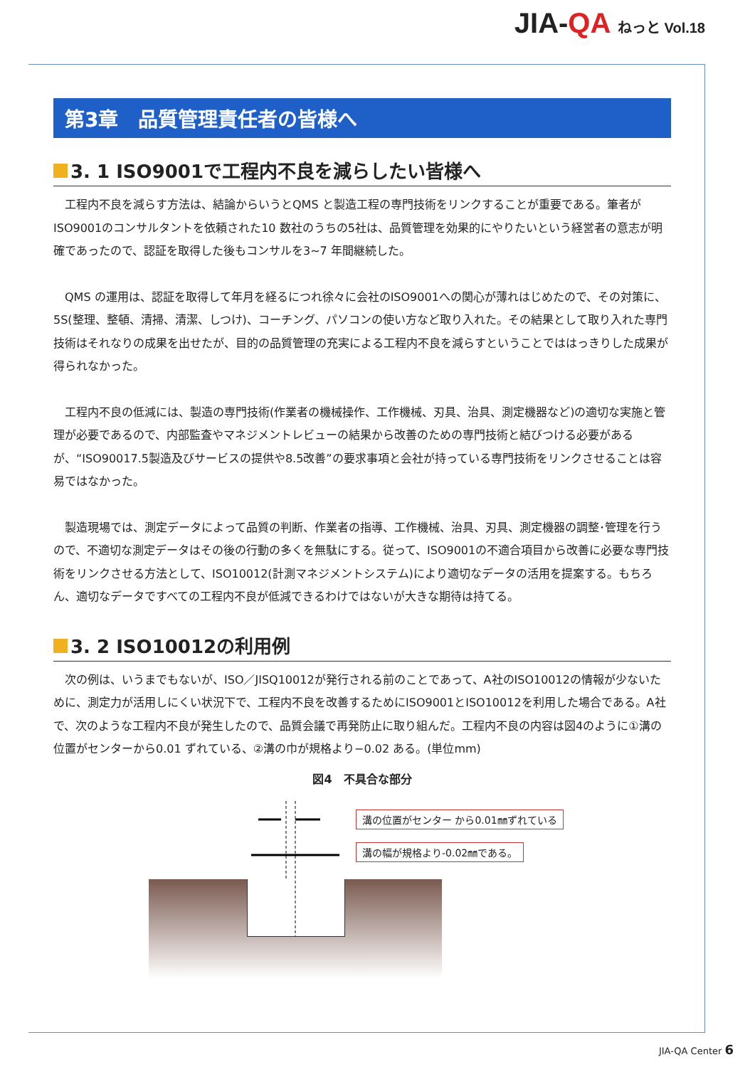JIA-QA ねっと Vol.18
第3章　品質管理責任者の皆様へ
3. 1 ISO9001で工程内不良を減らしたい皆様へ
工程内不良を減らす方法は、結論からいうとQMS と製造工程の専門技術をリンクすることが重要である。筆者がISO9001のコンサルタントを依頼された10 数社のうちの5社は、品質管理を効果的にやりたいという経営者の意志が明確であったので、認証を取得した後もコンサルを3~7 年間継続した。
QMS の運用は、認証を取得して年月を経るにつれ徐々に会社のISO9001への関心が薄れはじめたので、その対策に、5S(整理、整頓、清掃、清潔、しつけ)、コーチング、パソコンの使い方など取り入れた。その結果として取り入れた専門技術はそれなりの成果を出せたが、目的の品質管理の充実による工程内不良を減らすということでははっきりした成果が得られなかった。
工程内不良の低減には、製造の専門技術(作業者の機械操作、工作機械、刃具、治具、測定機器など)の適切な実施と管理が必要であるので、内部監査やマネジメントレビューの結果から改善のための専門技術と結びつける必要があるが、“ISO90017.5製造及びサービスの提供や8.5改善”の要求事項と会社が持っている専門技術をリンクさせることは容易ではなかった。
製造現場では、測定データによって品質の判断、作業者の指導、工作機械、治具、刃具、測定機器の調整･管理を行うので、不適切な測定データはその後の行動の多くを無駄にする。従って、ISO9001の不適合項目から改善に必要な専門技術をリンクさせる方法として、ISO10012(計測マネジメントシステム)により適切なデータの活用を提案する。もちろん、適切なデータですべての工程内不良が低減できるわけではないが大きな期待は持てる。
3. 2 ISO10012の利用例
次の例は、いうまでもないが、ISO／JISQ10012が発行される前のことであって、A社のISO10012の情報が少ないために、測定力が活用しにくい状況下で、工程内不良を改善するためにISO9001とISO10012を利用した場合である。A社で、次のような工程内不良が発生したので、品質会議で再発防止に取り組んだ。工程内不良の内容は図4のように①溝の位置がセンターから0.01 ずれている、②溝の巾が規格より−0.02 ある。(単位mm)
図4　不具合な部分
溝の位置がセンター から0.01㎜ずれている
溝の幅が規格より-0.02㎜である。
JIA-QA Center 6